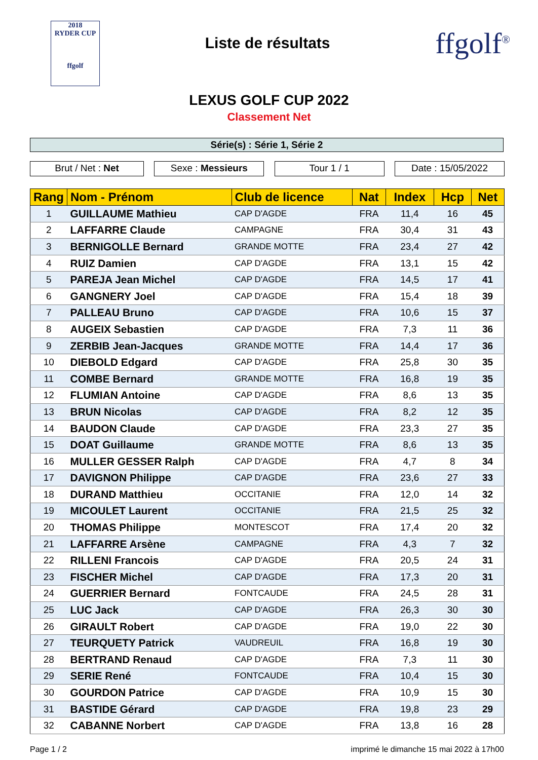2018
RYDER CUP
ffgolf
Liste de résultats
ffgolf<sup>®</sup>
LEXUS GOLF CUP 2022
Classement Net
Série(s) : Série 1, Série 2
Brut / Net : Net Sexe : Messieurs Tour 1 / 1 Date : 15/05/2022
| Rang | Nom - Prénom | Club de licence | Nat | Index | Hcp | Net |
| --- | --- | --- | --- | --- | --- | --- |
| 1 | GUILLAUME Mathieu | CAP D'AGDE | FRA | 11,4 | 16 | 45 |
| 2 | LAFFARRE Claude | CAMPAGNE | FRA | 30,4 | 31 | 43 |
| 3 | BERNIGOLLE Bernard | GRANDE MOTTE | FRA | 23,4 | 27 | 42 |
| 4 | RUIZ Damien | CAP D'AGDE | FRA | 13,1 | 15 | 42 |
| 5 | PAREJA Jean Michel | CAP D'AGDE | FRA | 14,5 | 17 | 41 |
| 6 | GANGNERY Joel | CAP D'AGDE | FRA | 15,4 | 18 | 39 |
| 7 | PALLEAU Bruno | CAP D'AGDE | FRA | 10,6 | 15 | 37 |
| 8 | AUGEIX Sebastien | CAP D'AGDE | FRA | 7,3 | 11 | 36 |
| 9 | ZERBIB Jean-Jacques | GRANDE MOTTE | FRA | 14,4 | 17 | 36 |
| 10 | DIEBOLD Edgard | CAP D'AGDE | FRA | 25,8 | 30 | 35 |
| 11 | COMBE Bernard | GRANDE MOTTE | FRA | 16,8 | 19 | 35 |
| 12 | FLUMIAN Antoine | CAP D'AGDE | FRA | 8,6 | 13 | 35 |
| 13 | BRUN Nicolas | CAP D'AGDE | FRA | 8,2 | 12 | 35 |
| 14 | BAUDON Claude | CAP D'AGDE | FRA | 23,3 | 27 | 35 |
| 15 | DOAT Guillaume | GRANDE MOTTE | FRA | 8,6 | 13 | 35 |
| 16 | MULLER GESSER Ralph | CAP D'AGDE | FRA | 4,7 | 8 | 34 |
| 17 | DAVIGNON Philippe | CAP D'AGDE | FRA | 23,6 | 27 | 33 |
| 18 | DURAND Matthieu | OCCITANIE | FRA | 12,0 | 14 | 32 |
| 19 | MICOULET Laurent | OCCITANIE | FRA | 21,5 | 25 | 32 |
| 20 | THOMAS Philippe | MONTESCOT | FRA | 17,4 | 20 | 32 |
| 21 | LAFFARRE Arsène | CAMPAGNE | FRA | 4,3 | 7 | 32 |
| 22 | RILLENI Francois | CAP D'AGDE | FRA | 20,5 | 24 | 31 |
| 23 | FISCHER Michel | CAP D'AGDE | FRA | 17,3 | 20 | 31 |
| 24 | GUERRIER Bernard | FONTCAUDE | FRA | 24,5 | 28 | 31 |
| 25 | LUC Jack | CAP D'AGDE | FRA | 26,3 | 30 | 30 |
| 26 | GIRAULT Robert | CAP D'AGDE | FRA | 19,0 | 22 | 30 |
| 27 | TEURQUETY Patrick | VAUDREUIL | FRA | 16,8 | 19 | 30 |
| 28 | BERTRAND Renaud | CAP D'AGDE | FRA | 7,3 | 11 | 30 |
| 29 | SERIE René | FONTCAUDE | FRA | 10,4 | 15 | 30 |
| 30 | GOURDON Patrice | CAP D'AGDE | FRA | 10,9 | 15 | 30 |
| 31 | BASTIDE Gérard | CAP D'AGDE | FRA | 19,8 | 23 | 29 |
| 32 | CABANNE Norbert | CAP D'AGDE | FRA | 13,8 | 16 | 28 |
Page 1 / 2 imprimé le dimanche 15 mai 2022 à 17h00